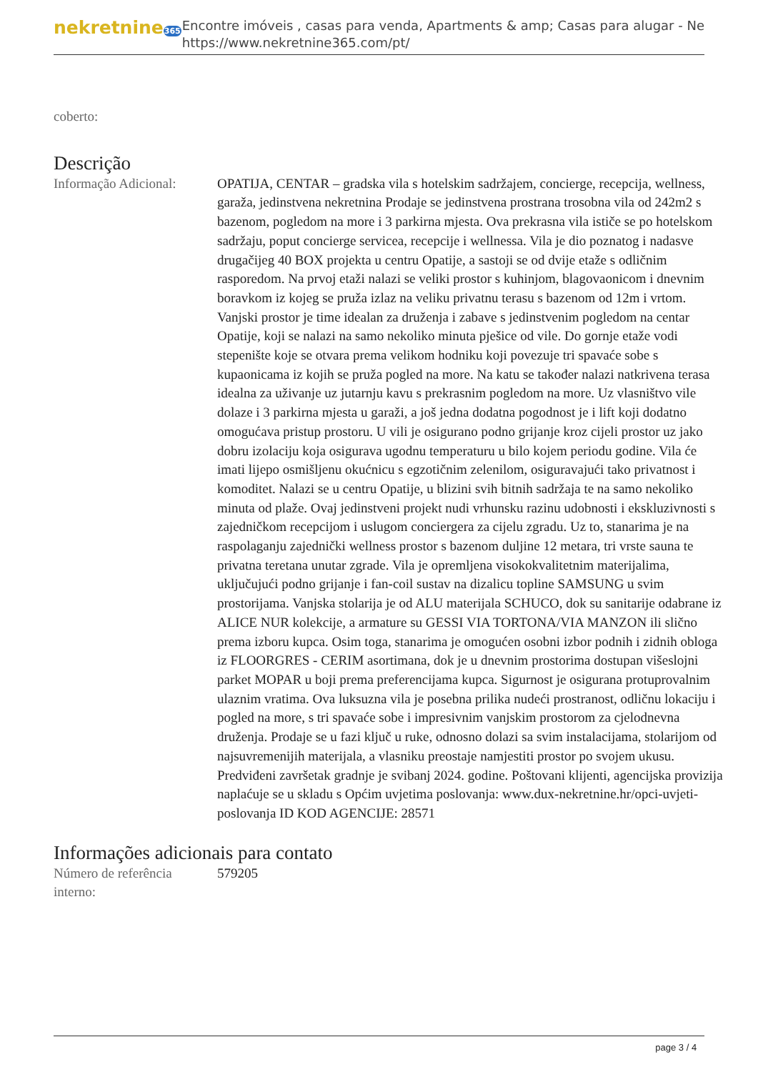nekretnine365
Encontre imóveis , casas para venda, Apartments & amp; Casas para alugar - Ne
https://www.nekretnine365.com/pt/
coberto:
Descrição
Informação Adicional:
OPATIJA, CENTAR – gradska vila s hotelskim sadržajem, concierge, recepcija, wellness, garaža, jedinstvena nekretnina Prodaje se jedinstvena prostrana trosobna vila od 242m2 s bazenom, pogledom na more i 3 parkirna mjesta. Ova prekrasna vila ističe se po hotelskom sadržaju, poput concierge servicea, recepcije i wellnessa. Vila je dio poznatog i nadasve drugačijeg 40 BOX projekta u centru Opatije, a sastoji se od dvije etaže s odličnim rasporedom. Na prvoj etaži nalazi se veliki prostor s kuhinjom, blagovaonicom i dnevnim boravkom iz kojeg se pruža izlaz na veliku privatnu terasu s bazenom od 12m i vrtom. Vanjski prostor je time idealan za druženja i zabave s jedinstvenim pogledom na centar Opatije, koji se nalazi na samo nekoliko minuta pješice od vile. Do gornje etaže vodi stepenište koje se otvara prema velikom hodniku koji povezuje tri spavaće sobe s kupaonicama iz kojih se pruža pogled na more. Na katu se također nalazi natkrivena terasa idealna za uživanje uz jutarnju kavu s prekrasnim pogledom na more. Uz vlasništvo vile dolaze i 3 parkirna mjesta u garaži, a još jedna dodatna pogodnost je i lift koji dodatno omogućava pristup prostoru. U vili je osigurano podno grijanje kroz cijeli prostor uz jako dobru izolaciju koja osigurava ugodnu temperaturu u bilo kojem periodu godine. Vila će imati lijepo osmišljenu okućnicu s egzotičnim zelenilom, osiguravajući tako privatnost i komoditet. Nalazi se u centru Opatije, u blizini svih bitnih sadržaja te na samo nekoliko minuta od plaže. Ovaj jedinstveni projekt nudi vrhunsku razinu udobnosti i ekskluzivnosti s zajedničkom recepcijom i uslugom conciergera za cijelu zgradu. Uz to, stanarima je na raspolaganju zajednički wellness prostor s bazenom duljine 12 metara, tri vrste sauna te privatna teretana unutar zgrade. Vila je opremljena visokokvalitetnim materijalima, uključujući podno grijanje i fan-coil sustav na dizalicu topline SAMSUNG u svim prostorijama. Vanjska stolarija je od ALU materijala SCHUCO, dok su sanitarije odabrane iz ALICE NUR kolekcije, a armature su GESSI VIA TORTONA/VIA MANZON ili slično prema izboru kupca. Osim toga, stanarima je omogućen osobni izbor podnih i zidnih obloga iz FLOORGRES - CERIM asortimana, dok je u dnevnim prostorima dostupan višeslojni parket MOPAR u boji prema preferencijama kupca. Sigurnost je osigurana protuprovalnim ulaznim vratima. Ova luksuzna vila je posebna prilika nudeći prostranost, odličnu lokaciju i pogled na more, s tri spavaće sobe i impresivnim vanjskim prostorom za cjelodnevna druženja. Prodaje se u fazi ključ u ruke, odnosno dolazi sa svim instalacijama, stolarijom od najsuvremenijih materijala, a vlasniku preostaje namjestiti prostor po svojem ukusu. Predviđeni završetak gradnje je svibanj 2024. godine. Poštovani klijenti, agencijska provizija naplaćuje se u skladu s Općim uvjetima poslovanja: www.dux-nekretnine.hr/opci-uvjeti-poslovanja ID KOD AGENCIJE: 28571
Informações adicionais para contato
Número de referência interno:
579205
page 3 / 4